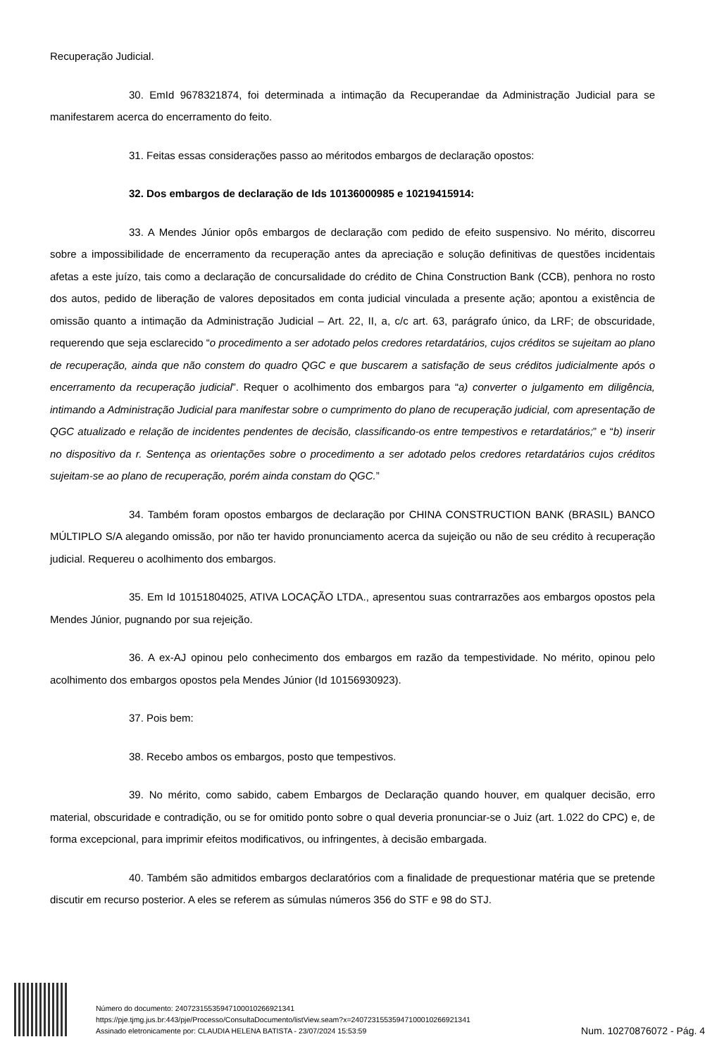Recuperação Judicial.
30. EmId 9678321874, foi determinada a intimação da Recuperandae da Administração Judicial para se manifestarem acerca do encerramento do feito.
31. Feitas essas considerações passo ao méritodos embargos de declaração opostos:
32. Dos embargos de declaração de Ids 10136000985 e 10219415914:
33. A Mendes Júnior opôs embargos de declaração com pedido de efeito suspensivo. No mérito, discorreu sobre a impossibilidade de encerramento da recuperação antes da apreciação e solução definitivas de questões incidentais afetas a este juízo, tais como a declaração de concursalidade do crédito de China Construction Bank (CCB), penhora no rosto dos autos, pedido de liberação de valores depositados em conta judicial vinculada a presente ação; apontou a existência de omissão quanto a intimação da Administração Judicial – Art. 22, II, a, c/c art. 63, parágrafo único, da LRF; de obscuridade, requerendo que seja esclarecido “o procedimento a ser adotado pelos credores retardatários, cujos créditos se sujeitam ao plano de recuperação, ainda que não constem do quadro QGC e que buscarem a satisfação de seus créditos judicialmente após o encerramento da recuperação judicial”. Requer o acolhimento dos embargos para “a) converter o julgamento em diligência, intimando a Administração Judicial para manifestar sobre o cumprimento do plano de recuperação judicial, com apresentação de QGC atualizado e relação de incidentes pendentes de decisão, classificando-os entre tempestivos e retardatários;” e “b) inserir no dispositivo da r. Sentença as orientações sobre o procedimento a ser adotado pelos credores retardatários cujos créditos sujeitam-se ao plano de recuperação, porém ainda constam do QGC.”
34. Também foram opostos embargos de declaração por CHINA CONSTRUCTION BANK (BRASIL) BANCO MÚLTIPLO S/A alegando omissão, por não ter havido pronunciamento acerca da sujeição ou não de seu crédito à recuperação judicial. Requereu o acolhimento dos embargos.
35. Em Id 10151804025, ATIVA LOCAÇÃO LTDA., apresentou suas contrarrazões aos embargos opostos pela Mendes Júnior, pugnando por sua rejeição.
36. A ex-AJ opinou pelo conhecimento dos embargos em razão da tempestividade. No mérito, opinou pelo acolhimento dos embargos opostos pela Mendes Júnior (Id 10156930923).
37. Pois bem:
38. Recebo ambos os embargos, posto que tempestivos.
39. No mérito, como sabido, cabem Embargos de Declaração quando houver, em qualquer decisão, erro material, obscuridade e contradição, ou se for omitido ponto sobre o qual deveria pronunciar-se o Juiz (art. 1.022 do CPC) e, de forma excepcional, para imprimir efeitos modificativos, ou infringentes, à decisão embargada.
40. Também são admitidos embargos declaratórios com a finalidade de prequestionar matéria que se pretende discutir em recurso posterior. A eles se referem as súmulas números 356 do STF e 98 do STJ.
Número do documento: 24072315535947100010266921341
https://pje.tjmg.jus.br:443/pje/Processo/ConsultaDocumento/listView.seam?x=24072315535947100010266921341
Assinado eletronicamente por: CLAUDIA HELENA BATISTA - 23/07/2024 15:53:59
Num. 10270876072 - Pág. 4